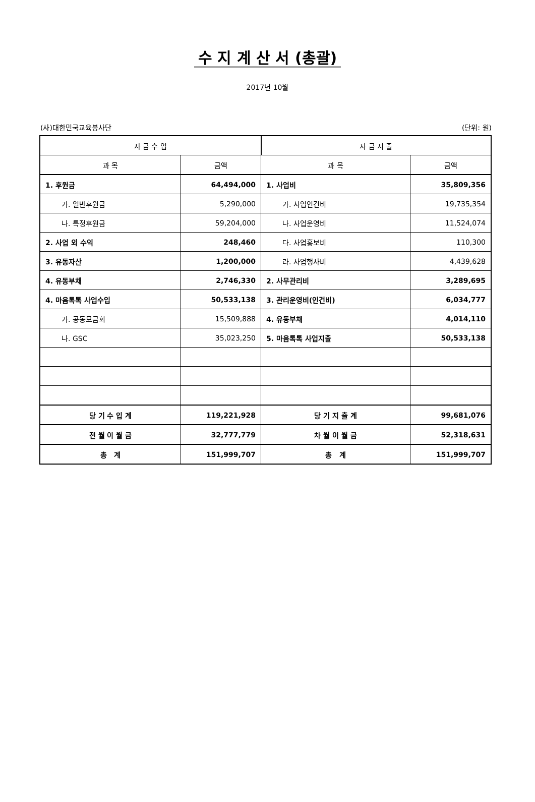수 지 계 산 서 (총괄)
2017년 10월
(사)대한민국교육봉사단 (단위: 원)
| 자 금 수 입 | | 자 금 지 출 | |
| --- | --- | --- | --- |
| 과 목 | 금액 | 과 목 | 금액 |
| 1. 후원금 | 64,494,000 | 1. 사업비 | 35,809,356 |
| 가. 일반후원금 | 5,290,000 | 가. 사업인건비 | 19,735,354 |
| 나. 특정후원금 | 59,204,000 | 나. 사업운영비 | 11,524,074 |
| 2. 사업 외 수익 | 248,460 | 다. 사업홍보비 | 110,300 |
| 3. 유동자산 | 1,200,000 | 라. 사업행사비 | 4,439,628 |
| 4. 유동부채 | 2,746,330 | 2. 사무관리비 | 3,289,695 |
| 4. 마음톡톡 사업수입 | 50,533,138 | 3. 관리운영비(인건비) | 6,034,777 |
| 가. 공동모금회 | 15,509,888 | 4. 유동부채 | 4,014,110 |
| 나. GSC | 35,023,250 | 5. 마음톡톡 사업지출 | 50,533,138 |
| 당 기 수 입 계 | 119,221,928 | 당 기 지 출 계 | 99,681,076 |
| 전 월 이 월 금 | 32,777,779 | 차 월 이 월 금 | 52,318,631 |
| 총 계 | 151,999,707 | 총 계 | 151,999,707 |